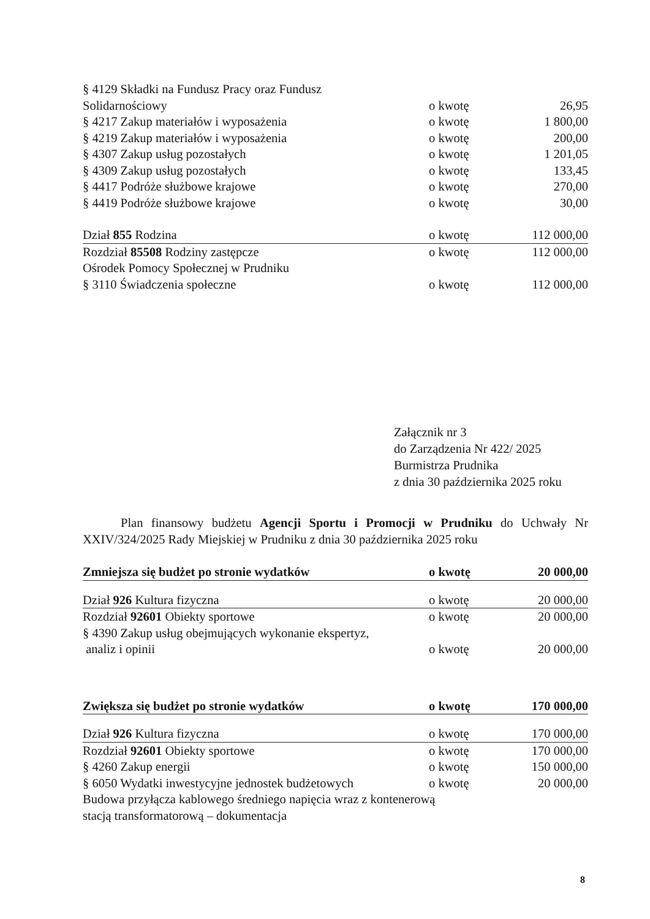| § 4129 Składki na Fundusz Pracy oraz Fundusz | | |
| Solidarnościowy | o kwotę | 26,95 |
| § 4217 Zakup materiałów i wyposażenia | o kwotę | 1 800,00 |
| § 4219 Zakup materiałów i wyposażenia | o kwotę | 200,00 |
| § 4307 Zakup usług pozostałych | o kwotę | 1 201,05 |
| § 4309 Zakup usług pozostałych | o kwotę | 133,45 |
| § 4417 Podróże służbowe krajowe | o kwotę | 270,00 |
| § 4419 Podróże służbowe krajowe | o kwotę | 30,00 |
| Dział 855 Rodzina | o kwotę | 112 000,00 |
| Rozdział 85508 Rodziny zastępcze | o kwotę | 112 000,00 |
| Ośrodek Pomocy Społecznej w Prudniku | | |
| § 3110 Świadczenia społeczne | o kwotę | 112 000,00 |
Załącznik nr 3
do Zarządzenia Nr 422/ 2025
Burmistrza Prudnika
z dnia 30 października 2025 roku
Plan finansowy budżetu Agencji Sportu i Promocji w Prudniku do Uchwały Nr XXIV/324/2025 Rady Miejskiej w Prudniku z dnia 30 października 2025 roku
| Zmniejsza się budżet po stronie wydatków | o kwotę | 20 000,00 |
| Dział 926 Kultura fizyczna | o kwotę | 20 000,00 |
| Rozdział 92601 Obiekty sportowe | o kwotę | 20 000,00 |
| § 4390 Zakup usług obejmujących wykonanie ekspertyz, | | |
| analiz i opinii | o kwotę | 20 000,00 |
| Zwiększa się budżet po stronie wydatków | o kwotę | 170 000,00 |
| Dział 926 Kultura fizyczna | o kwotę | 170 000,00 |
| Rozdział 92601 Obiekty sportowe | o kwotę | 170 000,00 |
| § 4260 Zakup energii | o kwotę | 150 000,00 |
| § 6050 Wydatki inwestycyjne jednostek budżetowych | o kwotę | 20 000,00 |
| Budowa przyłącza kablowego średniego napięcia wraz z kontenerową stacją transformatorową – dokumentacja | | |
8